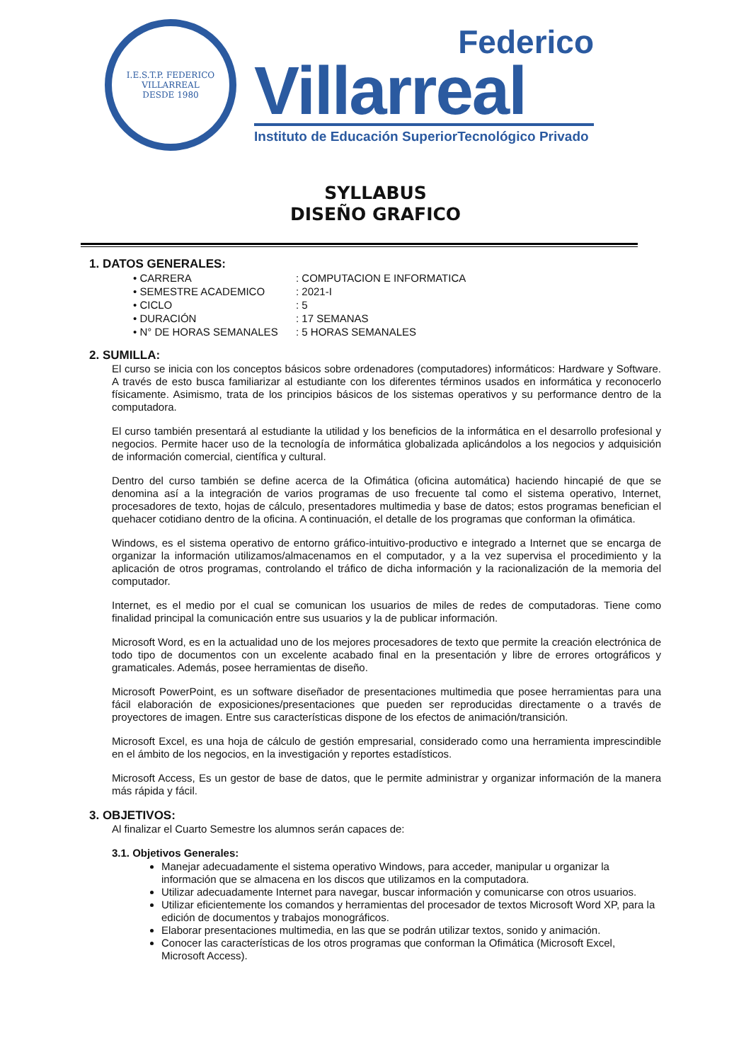I.E.S.T.P. FEDERICO VILLARREAL
DESDE 1980
Federico
Villarreal
Instituto de Educación SuperiorTecnológico Privado
SYLLABUS
DISEÑO GRAFICO
1. DATOS GENERALES:
• CARRERA: COMPUTACION E INFORMATICA
• SEMESTRE ACADEMICO: 2021-I
• CICLO: 5
• DURACIÓN: 17 SEMANAS
• N° DE HORAS SEMANALES: 5 HORAS SEMANALES
2. SUMILLA:
El curso se inicia con los conceptos básicos sobre ordenadores (computadores) informáticos: Hardware y Software. A través de esto busca familiarizar al estudiante con los diferentes términos usados en informática y reconocerlo físicamente. Asimismo, trata de los principios básicos de los sistemas operativos y su performance dentro de la computadora.
El curso también presentará al estudiante la utilidad y los beneficios de la informática en el desarrollo profesional y negocios. Permite hacer uso de la tecnología de informática globalizada aplicándolos a los negocios y adquisición de información comercial, científica y cultural.
Dentro del curso también se define acerca de la Ofimática (oficina automática) haciendo hincapié de que se denomina así a la integración de varios programas de uso frecuente tal como el sistema operativo, Internet, procesadores de texto, hojas de cálculo, presentadores multimedia y base de datos; estos programas benefician el quehacer cotidiano dentro de la oficina. A continuación, el detalle de los programas que conforman la ofimática.
Windows, es el sistema operativo de entorno gráfico-intuitivo-productivo e integrado a Internet que se encarga de organizar la información utilizamos/almacenamos en el computador, y a la vez supervisa el procedimiento y la aplicación de otros programas, controlando el tráfico de dicha información y la racionalización de la memoria del computador.
Internet, es el medio por el cual se comunican los usuarios de miles de redes de computadoras. Tiene como finalidad principal la comunicación entre sus usuarios y la de publicar información.
Microsoft Word, es en la actualidad uno de los mejores procesadores de texto que permite la creación electrónica de todo tipo de documentos con un excelente acabado final en la presentación y libre de errores ortográficos y gramaticales. Además, posee herramientas de diseño.
Microsoft PowerPoint, es un software diseñador de presentaciones multimedia que posee herramientas para una fácil elaboración de exposiciones/presentaciones que pueden ser reproducidas directamente o a través de proyectores de imagen. Entre sus características dispone de los efectos de animación/transición.
Microsoft Excel, es una hoja de cálculo de gestión empresarial, considerado como una herramienta imprescindible en el ámbito de los negocios, en la investigación y reportes estadísticos.
Microsoft Access, Es un gestor de base de datos, que le permite administrar y organizar información de la manera más rápida y fácil.
3. OBJETIVOS:
Al finalizar el Cuarto Semestre los alumnos serán capaces de:
3.1. Objetivos Generales:
Manejar adecuadamente el sistema operativo Windows, para acceder, manipular u organizar la información que se almacena en los discos que utilizamos en la computadora.
Utilizar adecuadamente Internet para navegar, buscar información y comunicarse con otros usuarios.
Utilizar eficientemente los comandos y herramientas del procesador de textos Microsoft Word XP, para la edición de documentos y trabajos monográficos.
Elaborar presentaciones multimedia, en las que se podrán utilizar textos, sonido y animación.
Conocer las características de los otros programas que conforman la Ofimática (Microsoft Excel, Microsoft Access).